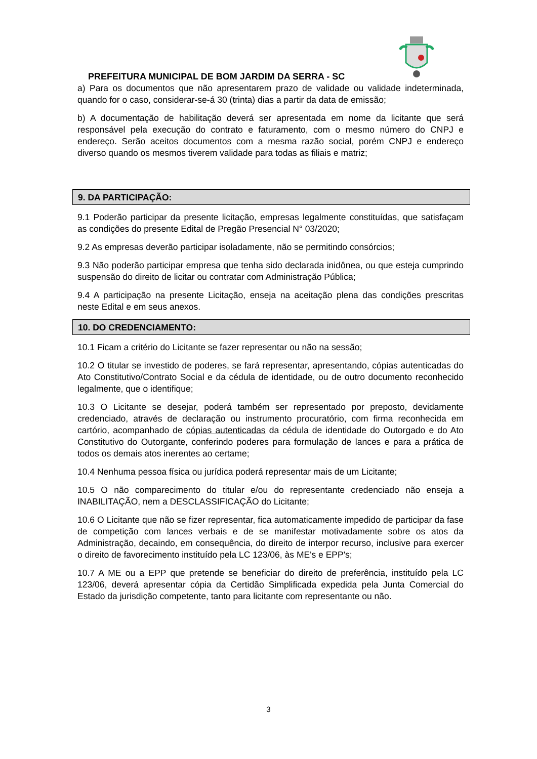PREFEITURA MUNICIPAL DE BOM JARDIM DA SERRA - SC
a) Para os documentos que não apresentarem prazo de validade ou validade indeterminada, quando for o caso, considerar-se-á 30 (trinta) dias a partir da data de emissão;
b) A documentação de habilitação deverá ser apresentada em nome da licitante que será responsável pela execução do contrato e faturamento, com o mesmo número do CNPJ e endereço. Serão aceitos documentos com a mesma razão social, porém CNPJ e endereço diverso quando os mesmos tiverem validade para todas as filiais e matriz;
9. DA PARTICIPAÇÃO:
9.1 Poderão participar da presente licitação, empresas legalmente constituídas, que satisfaçam as condições do presente Edital de Pregão Presencial N° 03/2020;
9.2 As empresas deverão participar isoladamente, não se permitindo consórcios;
9.3 Não poderão participar empresa que tenha sido declarada inidônea, ou que esteja cumprindo suspensão do direito de licitar ou contratar com Administração Pública;
9.4 A participação na presente Licitação, enseja na aceitação plena das condições prescritas neste Edital e em seus anexos.
10. DO CREDENCIAMENTO:
10.1 Ficam a critério do Licitante se fazer representar ou não na sessão;
10.2 O titular se investido de poderes, se fará representar, apresentando, cópias autenticadas do Ato Constitutivo/Contrato Social e da cédula de identidade, ou de outro documento reconhecido legalmente, que o identifique;
10.3 O Licitante se desejar, poderá também ser representado por preposto, devidamente credenciado, através de declaração ou instrumento procuratório, com firma reconhecida em cartório, acompanhado de cópias autenticadas da cédula de identidade do Outorgado e do Ato Constitutivo do Outorgante, conferindo poderes para formulação de lances e para a prática de todos os demais atos inerentes ao certame;
10.4 Nenhuma pessoa física ou jurídica poderá representar mais de um Licitante;
10.5 O não comparecimento do titular e/ou do representante credenciado não enseja a INABILITAÇÃO, nem a DESCLASSIFICAÇÃO do Licitante;
10.6 O Licitante que não se fizer representar, fica automaticamente impedido de participar da fase de competição com lances verbais e de se manifestar motivadamente sobre os atos da Administração, decaindo, em consequência, do direito de interpor recurso, inclusive para exercer o direito de favorecimento instituído pela LC 123/06, às ME's e EPP's;
10.7 A ME ou a EPP que pretende se beneficiar do direito de preferência, instituído pela LC 123/06, deverá apresentar cópia da Certidão Simplificada expedida pela Junta Comercial do Estado da jurisdição competente, tanto para licitante com representante ou não.
3